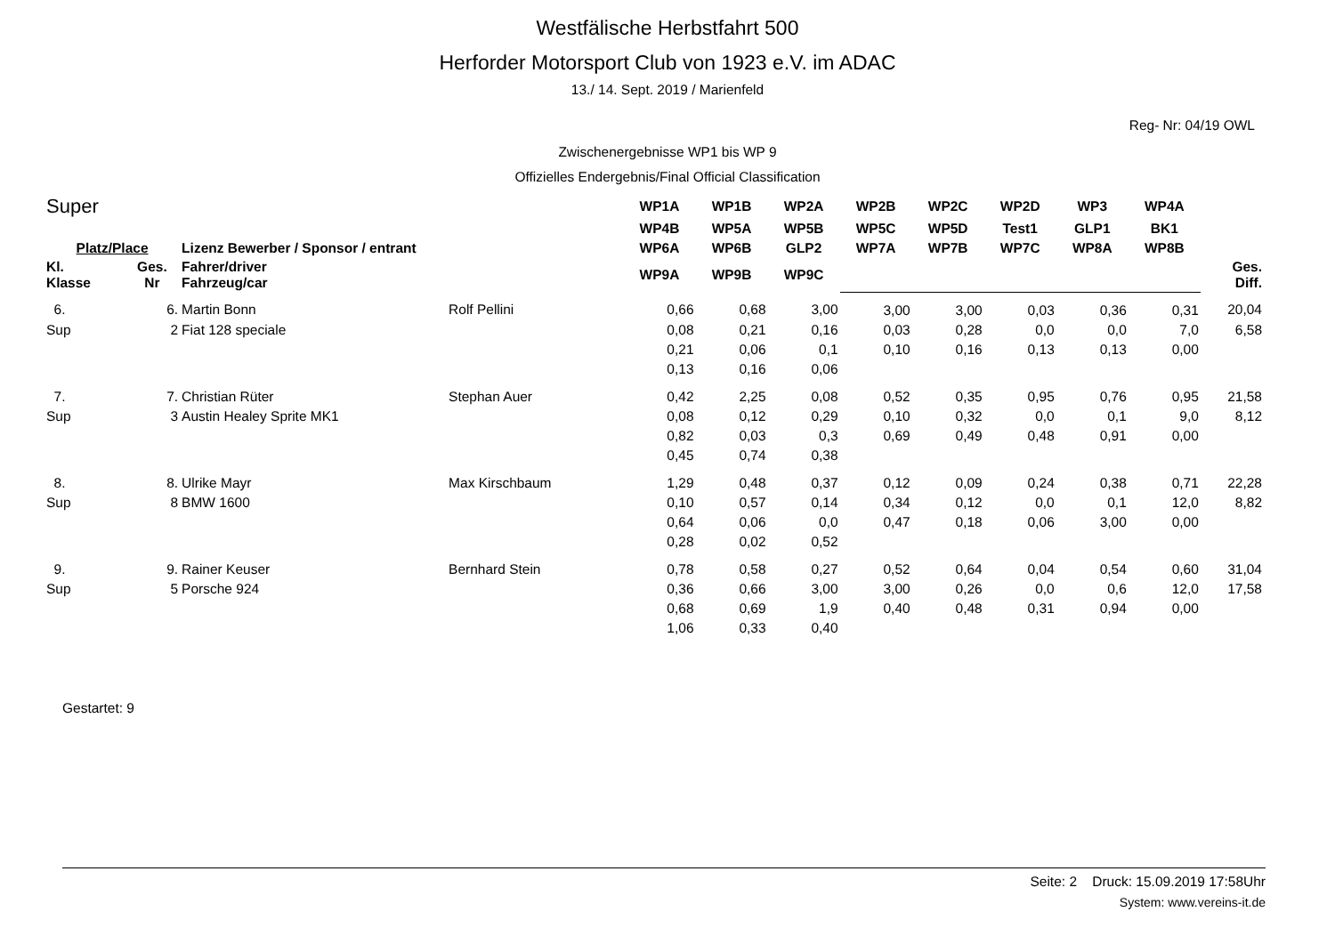Westfälische Herbstfahrt 500
Herforder Motorsport Club von 1923 e.V. im ADAC
13./ 14. Sept. 2019 / Marienfeld
Reg- Nr: 04/19 OWL
Zwischenergebnisse WP1 bis WP 9
Offizielles Endergebnis/Final Official Classification
| Super | | | | WP1A | WP1B | WP2A | WP2B | WP2C | WP2D | WP3 | WP4A | |
| | | | | WP4B | WP5A | WP5B | WP5C | WP5D | Test1 | GLP1 | BK1 | |
| Platz/Place | | Lizenz Bewerber / Sponsor / entrant | | WP6A | WP6B | GLP2 | WP7A | WP7B | WP7C | WP8A | WP8B | |
| Kl. Klasse | Ges. Nr | Fahrer/driver Fahrzeug/car | | WP9A | WP9B | WP9C | | | | | | Ges. Diff. |
| 6. | 6. | Martin Bonn | Rolf Pellini | 0,66 | 0,68 | 3,00 | 3,00 | 3,00 | 0,03 | 0,36 | 0,31 | 20,04 |
| Sup | 2 | Fiat 128 speciale | | 0,08 | 0,21 | 0,16 | 0,03 | 0,28 | 0,0 | 0,0 | 7,0 | 6,58 |
| | | | | 0,21 | 0,06 | 0,1 | 0,10 | 0,16 | 0,13 | 0,13 | 0,00 | |
| | | | | 0,13 | 0,16 | 0,06 | | | | | | |
| 7. | 7. | Christian Rüter | Stephan Auer | 0,42 | 2,25 | 0,08 | 0,52 | 0,35 | 0,95 | 0,76 | 0,95 | 21,58 |
| Sup | 3 | Austin Healey Sprite MK1 | | 0,08 | 0,12 | 0,29 | 0,10 | 0,32 | 0,0 | 0,1 | 9,0 | 8,12 |
| | | | | 0,82 | 0,03 | 0,3 | 0,69 | 0,49 | 0,48 | 0,91 | 0,00 | |
| | | | | 0,45 | 0,74 | 0,38 | | | | | | |
| 8. | 8. | Ulrike Mayr | Max Kirschbaum | 1,29 | 0,48 | 0,37 | 0,12 | 0,09 | 0,24 | 0,38 | 0,71 | 22,28 |
| Sup | 8 | BMW 1600 | | 0,10 | 0,57 | 0,14 | 0,34 | 0,12 | 0,0 | 0,1 | 12,0 | 8,82 |
| | | | | 0,64 | 0,06 | 0,0 | 0,47 | 0,18 | 0,06 | 3,00 | 0,00 | |
| | | | | 0,28 | 0,02 | 0,52 | | | | | | |
| 9. | 9. | Rainer Keuser | Bernhard Stein | 0,78 | 0,58 | 0,27 | 0,52 | 0,64 | 0,04 | 0,54 | 0,60 | 31,04 |
| Sup | 5 | Porsche 924 | | 0,36 | 0,66 | 3,00 | 3,00 | 0,26 | 0,0 | 0,6 | 12,0 | 17,58 |
| | | | | 0,68 | 0,69 | 1,9 | 0,40 | 0,48 | 0,31 | 0,94 | 0,00 | |
| | | | | 1,06 | 0,33 | 0,40 | | | | | | |
Gestartet: 9
Seite: 2 Druck: 15.09.2019 17:58Uhr
System: www.vereins-it.de